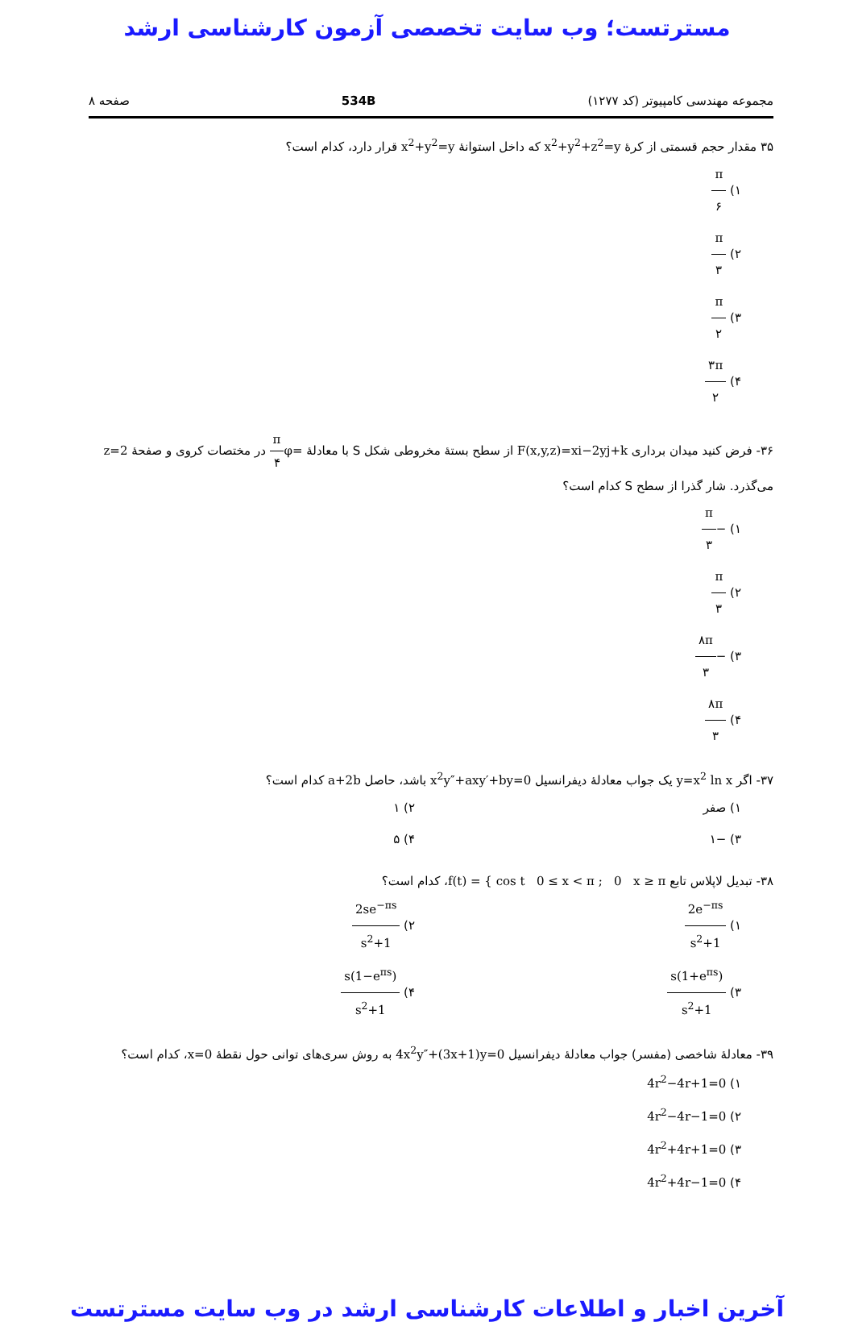مسترتست؛ وب سایت تخصصی آزمون کارشناسی ارشد
مجموعه مهندسی کامپیوتر (کد ۱۲۷۷) 534B صفحه ۸
۳۵ مقدار حجم قسمتی از کرهٔ x<sup>2</sup>+y<sup>2</sup>+z<sup>2</sup>=y که داخل استوانهٔ x<sup>2</sup>+y<sup>2</sup>=y قرار دارد، کدام است؟
۱) π ۶
۲) π ۳
۳) π ۲
۴) ۳π ۲
۳۶- فرض کنید میدان برداری F(x,y,z)=xi−2yj+k از سطح بستهٔ مخروطی شکل S با معادلهٔ φ=π ۴ در مختصات کروی و صفحهٔ z=2 می‌گذرد. شار گذرا از سطح S کدام است؟
۱) −π ۳
۲) π ۳
۳) −۸π ۳
۴) ۸π ۳
۳۷- اگر y=x<sup>2</sup> ln x یک جواب معادلهٔ دیفرانسیل x<sup>2</sup>y″+axy′+by=0 باشد، حاصل a+2b کدام است؟
۱) صفر
۲) ۱
۳) −۱
۴) ۵
۳۸- تبدیل لاپلاس تابع f(t) = { cos t 0 ≤ x < π ; 0 x ≥ π، کدام است؟
۱) 2e<sup>−πs</sup> s<sup>2</sup>+1
۲) 2se<sup>−πs</sup> s<sup>2</sup>+1
۳) s(1+e<sup>πs</sup>) s<sup>2</sup>+1
۴) s(1−e<sup>πs</sup>) s<sup>2</sup>+1
۳۹- معادلهٔ شاخصی (مفسر) جواب معادلهٔ دیفرانسیل 4x<sup>2</sup>y″+(3x+1)y=0 به روش سری‌های توانی حول نقطهٔ x=0، کدام است؟
۱) 4r<sup>2</sup>−4r+1=0
۲) 4r<sup>2</sup>−4r−1=0
۳) 4r<sup>2</sup>+4r+1=0
۴) 4r<sup>2</sup>+4r−1=0
آخرین اخبار و اطلاعات کارشناسی ارشد در وب سایت مسترتست